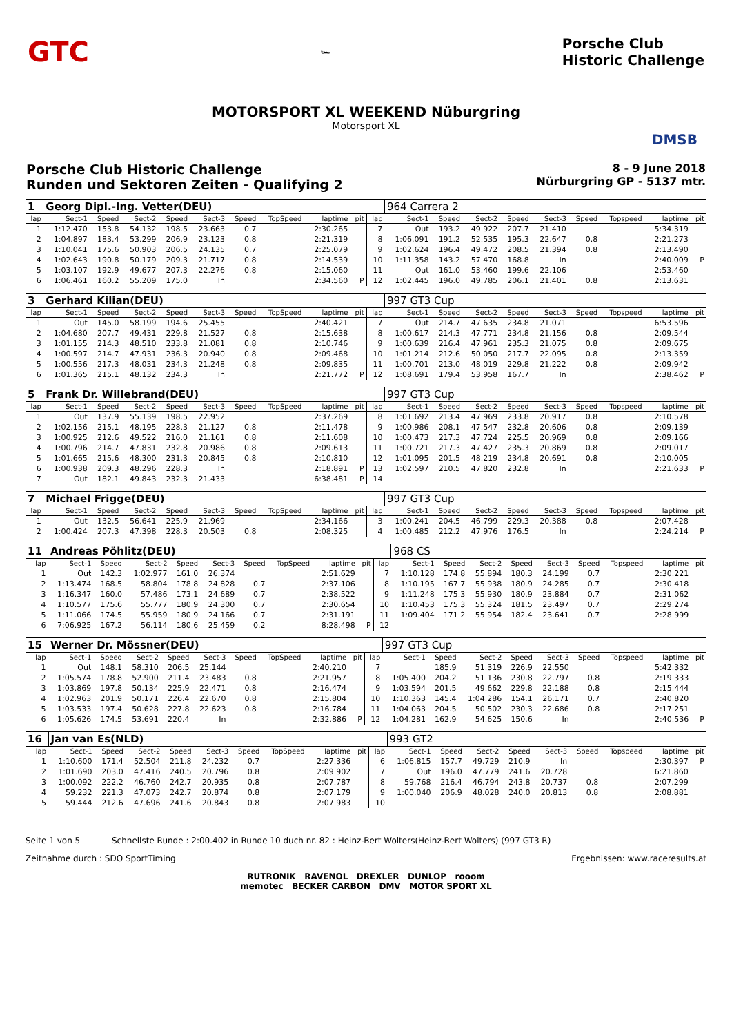GTC 🏎 Porsche Club
Historic Challenge
MOTORSPORT XL WEEKEND Nüburgring
Motorsport XL
DMSB
Porsche Club Historic Challenge
Runden und Sektoren Zeiten - Qualifying 2
8 - 9 June 2018
Nürburgring GP - 5137 mtr.
| 1 | Georg Dipl.-Ing. Vetter(DEU) | | | | | | | | | | 964 Carrera 2 | | | | | | | | |
| lap | Sect-1 | Speed | Sect-2 | Speed | Sect-3 | Speed | TopSpeed | laptime | pit | lap | Sect-1 | Speed | Sect-2 | Speed | Sect-3 | Speed | Topspeed | laptime | pit |
| 1 | 1:12.470 | 153.8 | 54.132 | 198.5 | 23.663 | 0.7 | | 2:30.265 | | 7 | Out | 193.2 | 49.922 | 207.7 | 21.410 | | | 5:34.319 | |
| 2 | 1:04.897 | 183.4 | 53.299 | 206.9 | 23.123 | 0.8 | | 2:21.319 | | 8 | 1:06.091 | 191.2 | 52.535 | 195.3 | 22.647 | 0.8 | | 2:21.273 | |
| 3 | 1:10.041 | 175.6 | 50.903 | 206.5 | 24.135 | 0.7 | | 2:25.079 | | 9 | 1:02.624 | 196.4 | 49.472 | 208.5 | 21.394 | 0.8 | | 2:13.490 | |
| 4 | 1:02.643 | 190.8 | 50.179 | 209.3 | 21.717 | 0.8 | | 2:14.539 | | 10 | 1:11.358 | 143.2 | 57.470 | 168.8 | In | | | 2:40.009 | P |
| 5 | 1:03.107 | 192.9 | 49.677 | 207.3 | 22.276 | 0.8 | | 2:15.060 | | 11 | Out | 161.0 | 53.460 | 199.6 | 22.106 | | | 2:53.460 | |
| 6 | 1:06.461 | 160.2 | 55.209 | 175.0 | In | | | 2:34.560 | P | 12 | 1:02.445 | 196.0 | 49.785 | 206.1 | 21.401 | 0.8 | | 2:13.631 | |
| 3 | Gerhard Kilian(DEU) | | | | | | | | | | 997 GT3 Cup | | | | | | | | |
| lap | Sect-1 | Speed | Sect-2 | Speed | Sect-3 | Speed | TopSpeed | laptime | pit | lap | Sect-1 | Speed | Sect-2 | Speed | Sect-3 | Speed | Topspeed | laptime | pit |
| 1 | Out | 145.0 | 58.199 | 194.6 | 25.455 | | | 2:40.421 | | 7 | Out | 214.7 | 47.635 | 234.8 | 21.071 | | | 6:53.596 | |
| 2 | 1:04.680 | 207.7 | 49.431 | 229.8 | 21.527 | 0.8 | | 2:15.638 | | 8 | 1:00.617 | 214.3 | 47.771 | 234.8 | 21.156 | 0.8 | | 2:09.544 | |
| 3 | 1:01.155 | 214.3 | 48.510 | 233.8 | 21.081 | 0.8 | | 2:10.746 | | 9 | 1:00.639 | 216.4 | 47.961 | 235.3 | 21.075 | 0.8 | | 2:09.675 | |
| 4 | 1:00.597 | 214.7 | 47.931 | 236.3 | 20.940 | 0.8 | | 2:09.468 | | 10 | 1:01.214 | 212.6 | 50.050 | 217.7 | 22.095 | 0.8 | | 2:13.359 | |
| 5 | 1:00.556 | 217.3 | 48.031 | 234.3 | 21.248 | 0.8 | | 2:09.835 | | 11 | 1:00.701 | 213.0 | 48.019 | 229.8 | 21.222 | 0.8 | | 2:09.942 | |
| 6 | 1:01.365 | 215.1 | 48.132 | 234.3 | In | | | 2:21.772 | P | 12 | 1:08.691 | 179.4 | 53.958 | 167.7 | In | | | 2:38.462 | P |
| 5 | Frank Dr. Willebrand(DEU) | | | | | | | | | | 997 GT3 Cup | | | | | | | | |
| lap | Sect-1 | Speed | Sect-2 | Speed | Sect-3 | Speed | TopSpeed | laptime | pit | lap | Sect-1 | Speed | Sect-2 | Speed | Sect-3 | Speed | Topspeed | laptime | pit |
| 1 | Out | 137.9 | 55.139 | 198.5 | 22.952 | | | 2:37.269 | | 8 | 1:01.692 | 213.4 | 47.969 | 233.8 | 20.917 | 0.8 | | 2:10.578 | |
| 2 | 1:02.156 | 215.1 | 48.195 | 228.3 | 21.127 | 0.8 | | 2:11.478 | | 9 | 1:00.986 | 208.1 | 47.547 | 232.8 | 20.606 | 0.8 | | 2:09.139 | |
| 3 | 1:00.925 | 212.6 | 49.522 | 216.0 | 21.161 | 0.8 | | 2:11.608 | | 10 | 1:00.473 | 217.3 | 47.724 | 225.5 | 20.969 | 0.8 | | 2:09.166 | |
| 4 | 1:00.796 | 214.7 | 47.831 | 232.8 | 20.986 | 0.8 | | 2:09.613 | | 11 | 1:00.721 | 217.3 | 47.427 | 235.3 | 20.869 | 0.8 | | 2:09.017 | |
| 5 | 1:01.665 | 215.6 | 48.300 | 231.3 | 20.845 | 0.8 | | 2:10.810 | | 12 | 1:01.095 | 201.5 | 48.219 | 234.8 | 20.691 | 0.8 | | 2:10.005 | |
| 6 | 1:00.938 | 209.3 | 48.296 | 228.3 | In | | | 2:18.891 | P | 13 | 1:02.597 | 210.5 | 47.820 | 232.8 | In | | | 2:21.633 | P |
| 7 | Out | 182.1 | 49.843 | 232.3 | 21.433 | | | 6:38.481 | P | 14 | | | | | | | | | |
| 7 | Michael Frigge(DEU) | | | | | | | | | | 997 GT3 Cup | | | | | | | | |
| lap | Sect-1 | Speed | Sect-2 | Speed | Sect-3 | Speed | TopSpeed | laptime | pit | lap | Sect-1 | Speed | Sect-2 | Speed | Sect-3 | Speed | Topspeed | laptime | pit |
| 1 | Out | 132.5 | 56.641 | 225.9 | 21.969 | | | 2:34.166 | | 3 | 1:00.241 | 204.5 | 46.799 | 229.3 | 20.388 | 0.8 | | 2:07.428 | |
| 2 | 1:00.424 | 207.3 | 47.398 | 228.3 | 20.503 | 0.8 | | 2:08.325 | | 4 | 1:00.485 | 212.2 | 47.976 | 176.5 | In | | | 2:24.214 | P |
| 11 | Andreas Pöhlitz(DEU) | | | | | | | | | | 968 CS | | | | | | | | |
| lap | Sect-1 | Speed | Sect-2 | Speed | Sect-3 | Speed | TopSpeed | laptime | pit | lap | Sect-1 | Speed | Sect-2 | Speed | Sect-3 | Speed | Topspeed | laptime | pit |
| 1 | Out | 142.3 | 1:02.977 | 161.0 | 26.374 | | | 2:51.629 | | 7 | 1:10.128 | 174.8 | 55.894 | 180.3 | 24.199 | 0.7 | | 2:30.221 | |
| 2 | 1:13.474 | 168.5 | 58.804 | 178.8 | 24.828 | 0.7 | | 2:37.106 | | 8 | 1:10.195 | 167.7 | 55.938 | 180.9 | 24.285 | 0.7 | | 2:30.418 | |
| 3 | 1:16.347 | 160.0 | 57.486 | 173.1 | 24.689 | 0.7 | | 2:38.522 | | 9 | 1:11.248 | 175.3 | 55.930 | 180.9 | 23.884 | 0.7 | | 2:31.062 | |
| 4 | 1:10.577 | 175.6 | 55.777 | 180.9 | 24.300 | 0.7 | | 2:30.654 | | 10 | 1:10.453 | 175.3 | 55.324 | 181.5 | 23.497 | 0.7 | | 2:29.274 | |
| 5 | 1:11.066 | 174.5 | 55.959 | 180.9 | 24.166 | 0.7 | | 2:31.191 | | 11 | 1:09.404 | 171.2 | 55.954 | 182.4 | 23.641 | 0.7 | | 2:28.999 | |
| 6 | 7:06.925 | 167.2 | 56.114 | 180.6 | 25.459 | 0.2 | | 8:28.498 | P | 12 | | | | | | | | | |
| 15 | Werner Dr. Mössner(DEU) | | | | | | | | | | 997 GT3 Cup | | | | | | | | |
| lap | Sect-1 | Speed | Sect-2 | Speed | Sect-3 | Speed | TopSpeed | laptime | pit | lap | Sect-1 | Speed | Sect-2 | Speed | Sect-3 | Speed | Topspeed | laptime | pit |
| 1 | Out | 148.1 | 58.310 | 206.5 | 25.144 | | | 2:40.210 | | 7 | | 185.9 | 51.319 | 226.9 | 22.550 | | | 5:42.332 | |
| 2 | 1:05.574 | 178.8 | 52.900 | 211.4 | 23.483 | 0.8 | | 2:21.957 | | 8 | 1:05.400 | 204.2 | 51.136 | 230.8 | 22.797 | 0.8 | | 2:19.333 | |
| 3 | 1:03.869 | 197.8 | 50.134 | 225.9 | 22.471 | 0.8 | | 2:16.474 | | 9 | 1:03.594 | 201.5 | 49.662 | 229.8 | 22.188 | 0.8 | | 2:15.444 | |
| 4 | 1:02.963 | 201.9 | 50.171 | 226.4 | 22.670 | 0.8 | | 2:15.804 | | 10 | 1:10.363 | 145.4 | 1:04.286 | 154.1 | 26.171 | 0.7 | | 2:40.820 | |
| 5 | 1:03.533 | 197.4 | 50.628 | 227.8 | 22.623 | 0.8 | | 2:16.784 | | 11 | 1:04.063 | 204.5 | 50.502 | 230.3 | 22.686 | 0.8 | | 2:17.251 | |
| 6 | 1:05.626 | 174.5 | 53.691 | 220.4 | In | | | 2:32.886 | P | 12 | 1:04.281 | 162.9 | 54.625 | 150.6 | In | | | 2:40.536 | P |
| 16 | Jan van Es(NLD) | | | | | | | | | | 993 GT2 | | | | | | | | |
| lap | Sect-1 | Speed | Sect-2 | Speed | Sect-3 | Speed | TopSpeed | laptime | pit | lap | Sect-1 | Speed | Sect-2 | Speed | Sect-3 | Speed | Topspeed | laptime | pit |
| 1 | 1:10.600 | 171.4 | 52.504 | 211.8 | 24.232 | 0.7 | | 2:27.336 | | 6 | 1:06.815 | 157.7 | 49.729 | 210.9 | In | | | 2:30.397 | P |
| 2 | 1:01.690 | 203.0 | 47.416 | 240.5 | 20.796 | 0.8 | | 2:09.902 | | 7 | Out | 196.0 | 47.779 | 241.6 | 20.728 | | | 6:21.860 | |
| 3 | 1:00.092 | 222.2 | 46.760 | 242.7 | 20.935 | 0.8 | | 2:07.787 | | 8 | 59.768 | 216.4 | 46.794 | 243.8 | 20.737 | 0.8 | | 2:07.299 | |
| 4 | 59.232 | 221.3 | 47.073 | 242.7 | 20.874 | 0.8 | | 2:07.179 | | 9 | 1:00.040 | 206.9 | 48.028 | 240.0 | 20.813 | 0.8 | | 2:08.881 | |
| 5 | 59.444 | 212.6 | 47.696 | 241.6 | 20.843 | 0.8 | | 2:07.983 | | 10 | | | | | | | | | |
Seite 1 von 5 Schnellste Runde : 2:00.402 in Runde 10 duch nr. 82 : Heinz-Bert Wolters(Heinz-Bert Wolters) (997 GT3 R)
Zeitnahme durch : SDO SportTiming Ergebnissen: www.raceresults.at
RUTRONIK RAVENOL DREXLER DUNLOP rooom
memotec BECKER CARBON DMV MOTOR SPORT XL